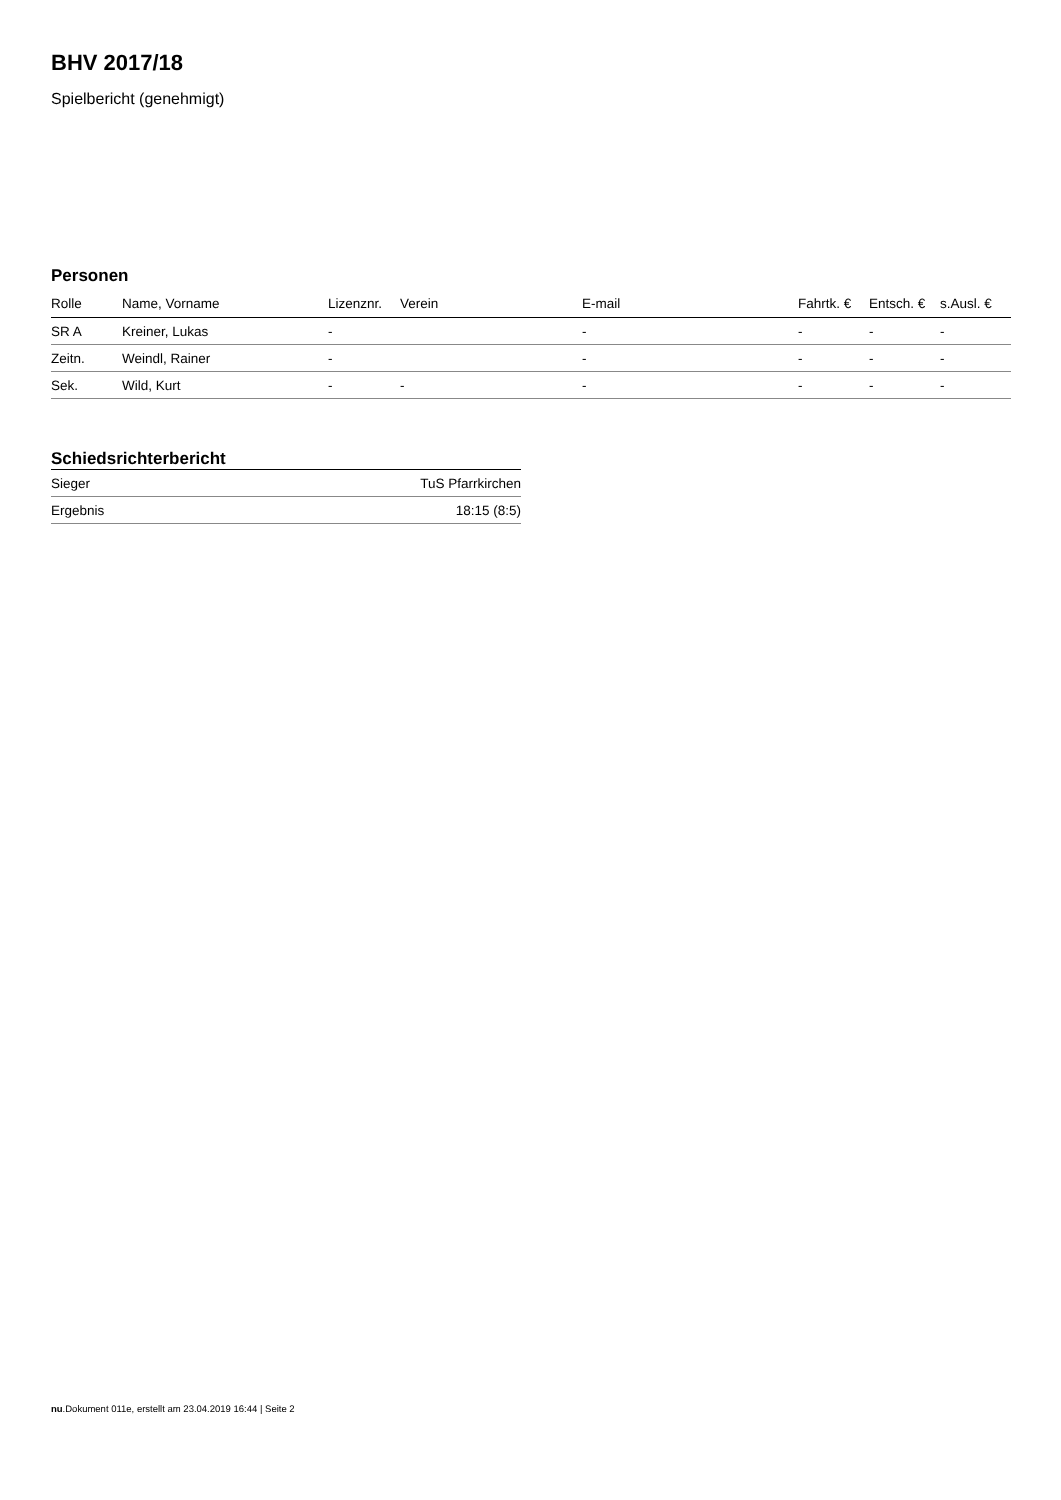BHV 2017/18
Spielbericht (genehmigt)
Personen
| Rolle | Name, Vorname | Lizenznr. | Verein | E-mail | Fahrtk. € | Entsch. € | s.Ausl. € |
| --- | --- | --- | --- | --- | --- | --- | --- |
| SR A | Kreiner, Lukas | - | | - | - | - | - |
| Zeitn. | Weindl, Rainer | - | | - | - | - | - |
| Sek. | Wild, Kurt | - | - | - | - | - | - |
Schiedsrichterbericht
| Sieger | TuS Pfarrkirchen |
| Ergebnis | 18:15 (8:5) |
nu.Dokument 011e, erstellt am 23.04.2019 16:44 | Seite 2